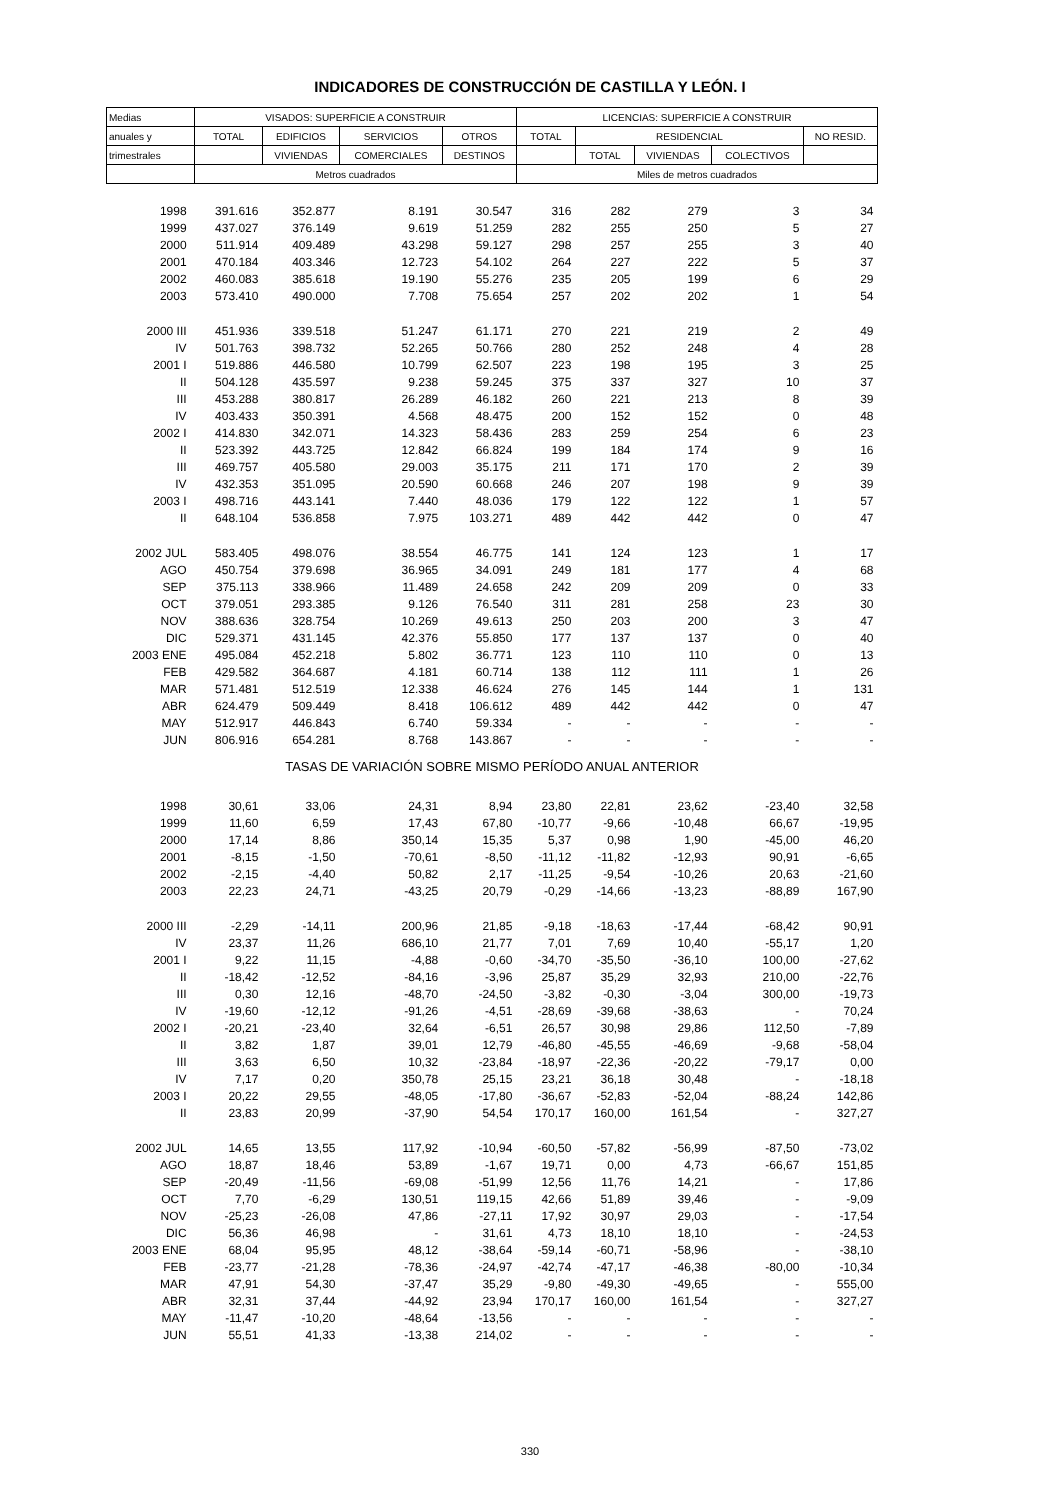INDICADORES DE CONSTRUCCIÓN DE CASTILLA Y LEÓN. I
| Medias | VISADOS: SUPERFICIE A CONSTRUIR | | | | LICENCIAS: SUPERFICIE A CONSTRUIR | | | | |
| --- | --- | --- | --- | --- | --- | --- | --- | --- | --- |
| anuales y | TOTAL | EDIFICIOS | SERVICIOS | OTROS | TOTAL | RESIDENCIAL | | | NO RESID. |
| trimestrales | | VIVIENDAS | COMERCIALES | DESTINOS | | TOTAL | VIVIENDAS | COLECTIVOS | |
| | Metros cuadrados | | | | Miles de metros cuadrados | | | | |
| 1998 | 391.616 | 352.877 | 8.191 | 30.547 | 316 | 282 | 279 | 3 | 34 |
| 1999 | 437.027 | 376.149 | 9.619 | 51.259 | 282 | 255 | 250 | 5 | 27 |
| 2000 | 511.914 | 409.489 | 43.298 | 59.127 | 298 | 257 | 255 | 3 | 40 |
| 2001 | 470.184 | 403.346 | 12.723 | 54.102 | 264 | 227 | 222 | 5 | 37 |
| 2002 | 460.083 | 385.618 | 19.190 | 55.276 | 235 | 205 | 199 | 6 | 29 |
| 2003 | 573.410 | 490.000 | 7.708 | 75.654 | 257 | 202 | 202 | 1 | 54 |
| 2000 III | 451.936 | 339.518 | 51.247 | 61.171 | 270 | 221 | 219 | 2 | 49 |
| IV | 501.763 | 398.732 | 52.265 | 50.766 | 280 | 252 | 248 | 4 | 28 |
| 2001 I | 519.886 | 446.580 | 10.799 | 62.507 | 223 | 198 | 195 | 3 | 25 |
| II | 504.128 | 435.597 | 9.238 | 59.245 | 375 | 337 | 327 | 10 | 37 |
| III | 453.288 | 380.817 | 26.289 | 46.182 | 260 | 221 | 213 | 8 | 39 |
| IV | 403.433 | 350.391 | 4.568 | 48.475 | 200 | 152 | 152 | 0 | 48 |
| 2002 I | 414.830 | 342.071 | 14.323 | 58.436 | 283 | 259 | 254 | 6 | 23 |
| II | 523.392 | 443.725 | 12.842 | 66.824 | 199 | 184 | 174 | 9 | 16 |
| III | 469.757 | 405.580 | 29.003 | 35.175 | 211 | 171 | 170 | 2 | 39 |
| IV | 432.353 | 351.095 | 20.590 | 60.668 | 246 | 207 | 198 | 9 | 39 |
| 2003 I | 498.716 | 443.141 | 7.440 | 48.036 | 179 | 122 | 122 | 1 | 57 |
| II | 648.104 | 536.858 | 7.975 | 103.271 | 489 | 442 | 442 | 0 | 47 |
| 2002 JUL | 583.405 | 498.076 | 38.554 | 46.775 | 141 | 124 | 123 | 1 | 17 |
| AGO | 450.754 | 379.698 | 36.965 | 34.091 | 249 | 181 | 177 | 4 | 68 |
| SEP | 375.113 | 338.966 | 11.489 | 24.658 | 242 | 209 | 209 | 0 | 33 |
| OCT | 379.051 | 293.385 | 9.126 | 76.540 | 311 | 281 | 258 | 23 | 30 |
| NOV | 388.636 | 328.754 | 10.269 | 49.613 | 250 | 203 | 200 | 3 | 47 |
| DIC | 529.371 | 431.145 | 42.376 | 55.850 | 177 | 137 | 137 | 0 | 40 |
| 2003 ENE | 495.084 | 452.218 | 5.802 | 36.771 | 123 | 110 | 110 | 0 | 13 |
| FEB | 429.582 | 364.687 | 4.181 | 60.714 | 138 | 112 | 111 | 1 | 26 |
| MAR | 571.481 | 512.519 | 12.338 | 46.624 | 276 | 145 | 144 | 1 | 131 |
| ABR | 624.479 | 509.449 | 8.418 | 106.612 | 489 | 442 | 442 | 0 | 47 |
| MAY | 512.917 | 446.843 | 6.740 | 59.334 | - | - | - | - | - |
| JUN | 806.916 | 654.281 | 8.768 | 143.867 | - | - | - | - | - |
| TASAS DE VARIACIÓN SOBRE MISMO PERÍODO ANUAL ANTERIOR | | | | | | | | | |
| 1998 | 30,61 | 33,06 | 24,31 | 8,94 | 23,80 | 22,81 | 23,62 | -23,40 | 32,58 |
| 1999 | 11,60 | 6,59 | 17,43 | 67,80 | -10,77 | -9,66 | -10,48 | 66,67 | -19,95 |
| 2000 | 17,14 | 8,86 | 350,14 | 15,35 | 5,37 | 0,98 | 1,90 | -45,00 | 46,20 |
| 2001 | -8,15 | -1,50 | -70,61 | -8,50 | -11,12 | -11,82 | -12,93 | 90,91 | -6,65 |
| 2002 | -2,15 | -4,40 | 50,82 | 2,17 | -11,25 | -9,54 | -10,26 | 20,63 | -21,60 |
| 2003 | 22,23 | 24,71 | -43,25 | 20,79 | -0,29 | -14,66 | -13,23 | -88,89 | 167,90 |
| 2000 III | -2,29 | -14,11 | 200,96 | 21,85 | -9,18 | -18,63 | -17,44 | -68,42 | 90,91 |
| IV | 23,37 | 11,26 | 686,10 | 21,77 | 7,01 | 7,69 | 10,40 | -55,17 | 1,20 |
| 2001 I | 9,22 | 11,15 | -4,88 | -0,60 | -34,70 | -35,50 | -36,10 | 100,00 | -27,62 |
| II | -18,42 | -12,52 | -84,16 | -3,96 | 25,87 | 35,29 | 32,93 | 210,00 | -22,76 |
| III | 0,30 | 12,16 | -48,70 | -24,50 | -3,82 | -0,30 | -3,04 | 300,00 | -19,73 |
| IV | -19,60 | -12,12 | -91,26 | -4,51 | -28,69 | -39,68 | -38,63 | - | 70,24 |
| 2002 I | -20,21 | -23,40 | 32,64 | -6,51 | 26,57 | 30,98 | 29,86 | 112,50 | -7,89 |
| II | 3,82 | 1,87 | 39,01 | 12,79 | -46,80 | -45,55 | -46,69 | -9,68 | -58,04 |
| III | 3,63 | 6,50 | 10,32 | -23,84 | -18,97 | -22,36 | -20,22 | -79,17 | 0,00 |
| IV | 7,17 | 0,20 | 350,78 | 25,15 | 23,21 | 36,18 | 30,48 | - | -18,18 |
| 2003 I | 20,22 | 29,55 | -48,05 | -17,80 | -36,67 | -52,83 | -52,04 | -88,24 | 142,86 |
| II | 23,83 | 20,99 | -37,90 | 54,54 | 170,17 | 160,00 | 161,54 | - | 327,27 |
| 2002 JUL | 14,65 | 13,55 | 117,92 | -10,94 | -60,50 | -57,82 | -56,99 | -87,50 | -73,02 |
| AGO | 18,87 | 18,46 | 53,89 | -1,67 | 19,71 | 0,00 | 4,73 | -66,67 | 151,85 |
| SEP | -20,49 | -11,56 | -69,08 | -51,99 | 12,56 | 11,76 | 14,21 | - | 17,86 |
| OCT | 7,70 | -6,29 | 130,51 | 119,15 | 42,66 | 51,89 | 39,46 | - | -9,09 |
| NOV | -25,23 | -26,08 | 47,86 | -27,11 | 17,92 | 30,97 | 29,03 | - | -17,54 |
| DIC | 56,36 | 46,98 | - | 31,61 | 4,73 | 18,10 | 18,10 | - | -24,53 |
| 2003 ENE | 68,04 | 95,95 | 48,12 | -38,64 | -59,14 | -60,71 | -58,96 | - | -38,10 |
| FEB | -23,77 | -21,28 | -78,36 | -24,97 | -42,74 | -47,17 | -46,38 | -80,00 | -10,34 |
| MAR | 47,91 | 54,30 | -37,47 | 35,29 | -9,80 | -49,30 | -49,65 | - | 555,00 |
| ABR | 32,31 | 37,44 | -44,92 | 23,94 | 170,17 | 160,00 | 161,54 | - | 327,27 |
| MAY | -11,47 | -10,20 | -48,64 | -13,56 | - | - | - | - | - |
| JUN | 55,51 | 41,33 | -13,38 | 214,02 | - | - | - | - | - |
330